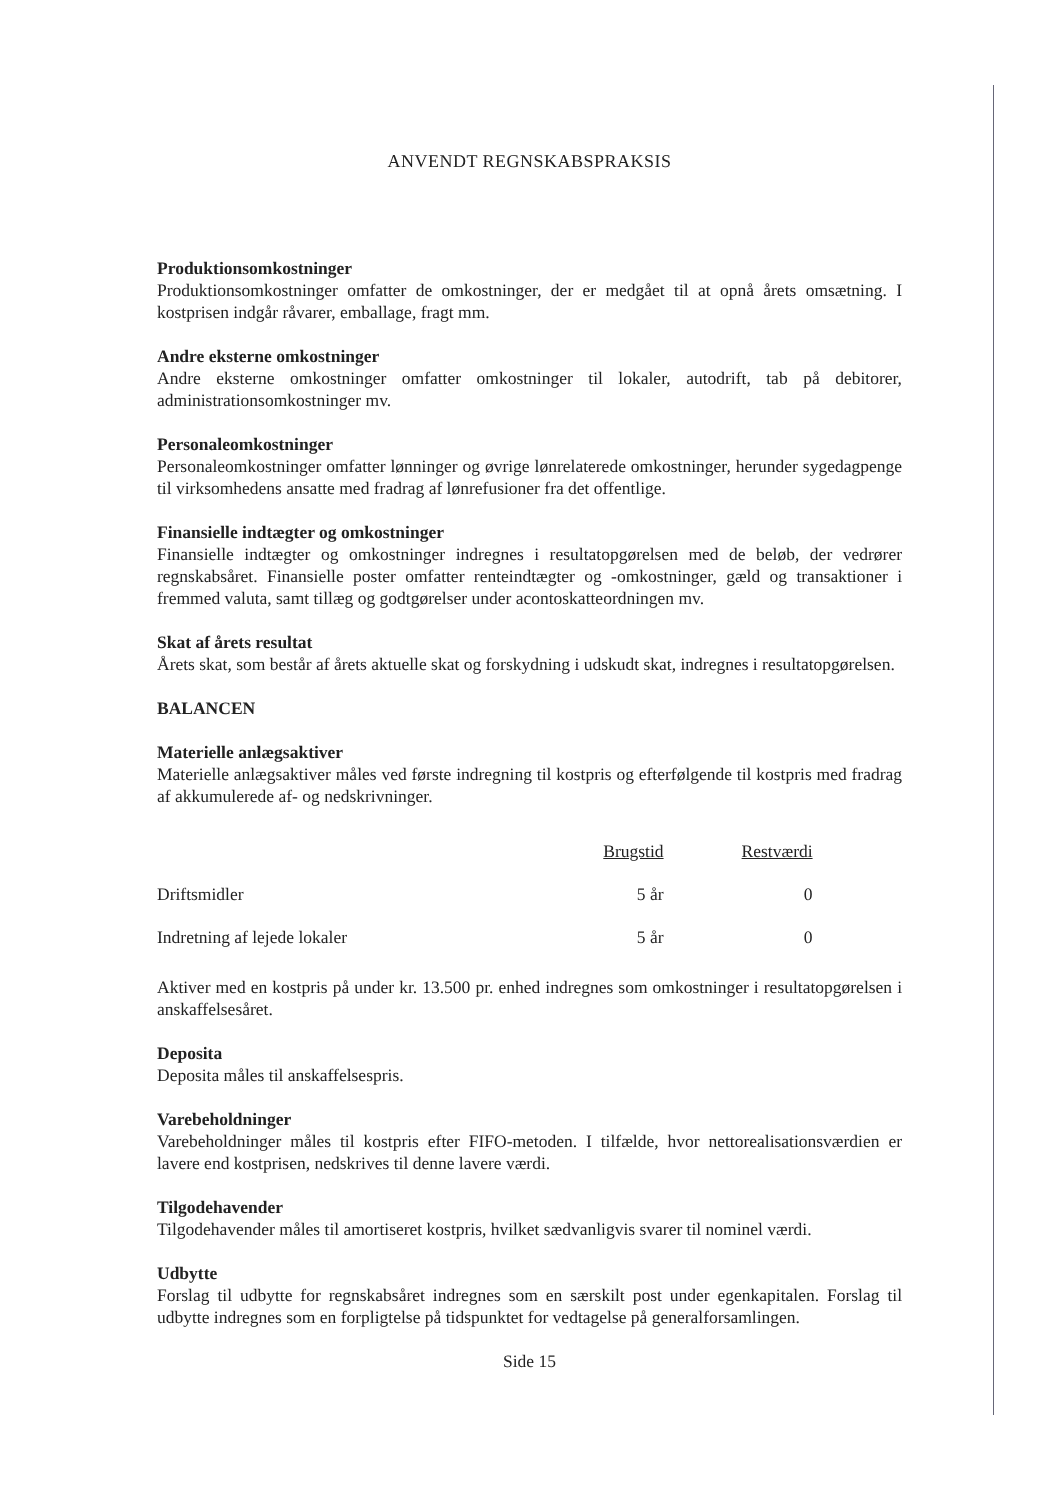ANVENDT REGNSKABSPRAKSIS
Produktionsomkostninger
Produktionsomkostninger omfatter de omkostninger, der er medgået til at opnå årets omsætning. I kostprisen indgår råvarer, emballage, fragt mm.
Andre eksterne omkostninger
Andre eksterne omkostninger omfatter omkostninger til lokaler, autodrift, tab på debitorer, administrationsomkostninger mv.
Personaleomkostninger
Personaleomkostninger omfatter lønninger og øvrige lønrelaterede omkostninger, herunder sygedagpenge til virksomhedens ansatte med fradrag af lønrefusioner fra det offentlige.
Finansielle indtægter og omkostninger
Finansielle indtægter og omkostninger indregnes i resultatopgørelsen med de beløb, der vedrører regnskabsåret. Finansielle poster omfatter renteindtægter og -omkostninger, gæld og transaktioner i fremmed valuta, samt tillæg og godtgørelser under acontoskatteordningen mv.
Skat af årets resultat
Årets skat, som består af årets aktuelle skat og forskydning i udskudt skat, indregnes i resultatopgørelsen.
BALANCEN
Materielle anlægsaktiver
Materielle anlægsaktiver måles ved første indregning til kostpris og efterfølgende til kostpris med fradrag af akkumulerede af- og nedskrivninger.
| | Brugstid | Restværdi | |
| --- | --- | --- | --- |
| Driftsmidler | 5 år | 0 | |
| Indretning af lejede lokaler | 5 år | 0 | |
Aktiver med en kostpris på under kr. 13.500 pr. enhed indregnes som omkostninger i resultatopgørelsen i anskaffelsesåret.
Deposita
Deposita måles til anskaffelsespris.
Varebeholdninger
Varebeholdninger måles til kostpris efter FIFO-metoden. I tilfælde, hvor nettorealisationsværdien er lavere end kostprisen, nedskrives til denne lavere værdi.
Tilgodehavender
Tilgodehavender måles til amortiseret kostpris, hvilket sædvanligvis svarer til nominel værdi.
Udbytte
Forslag til udbytte for regnskabsåret indregnes som en særskilt post under egenkapitalen. Forslag til udbytte indregnes som en forpligtelse på tidspunktet for vedtagelse på generalforsamlingen.
Side 15